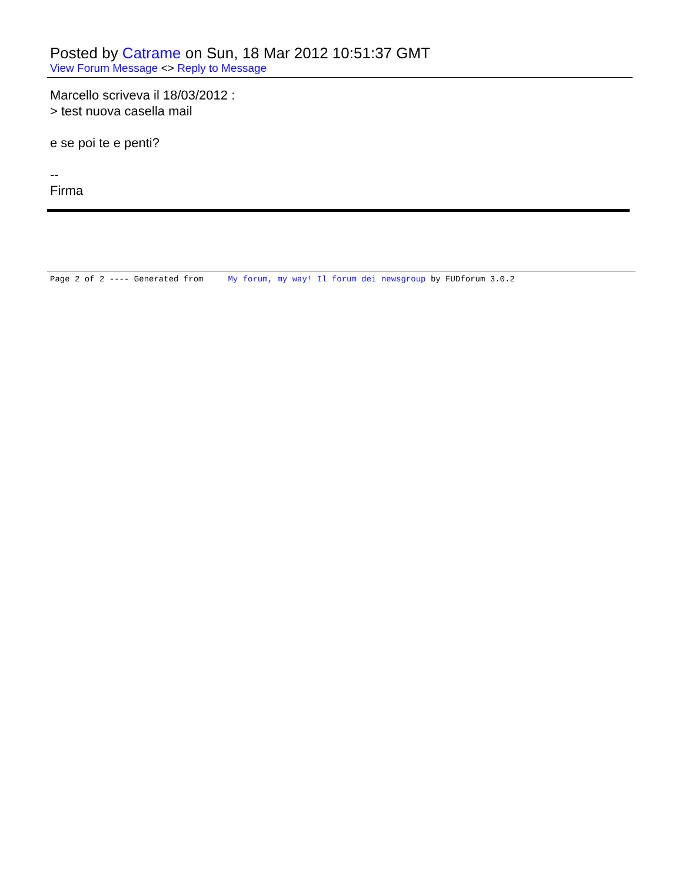Posted by Catrame on Sun, 18 Mar 2012 10:51:37 GMT
View Forum Message <> Reply to Message
Marcello scriveva il 18/03/2012 :
> test nuova casella mail
e se poi te e penti?
--
Firma
Page 2 of 2 ---- Generated from My forum, my way! Il forum dei newsgroup by FUDforum 3.0.2